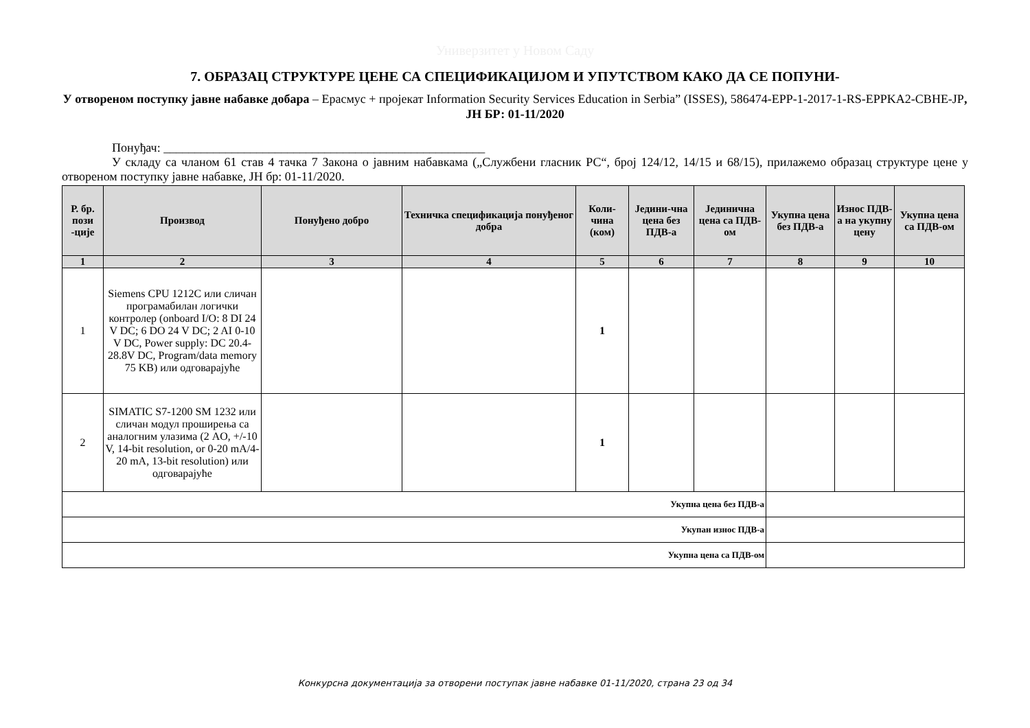Универзитет у Новом Саду
7. ОБРАЗАЦ СТРУКТУРЕ ЦЕНЕ СА СПЕЦИФИКАЦИЈОМ И УПУТСТВОМ КАКО ДА СЕ ПОПУНИ-
У отвореном поступку јавне набавке добара – Ерасмус + пројекат Information Security Services Education in Serbia” (ISSES), 586474-EPP-1-2017-1-RS-EPPKA2-CBHE-JP, ЈН БР: 01-11/2020
Понуђач: ____________________________________________________
У складу са чланом 61 став 4 тачка 7 Закона о јавним набавкама („Службени гласник РС“, број 124/12, 14/15 и 68/15), прилажемо образац структуре цене у отвореном поступку јавне набавке, ЈН бр: 01-11/2020.
| Р. бр. пози -ције | Производ | Понуђено добро | Техничка спецификација понуђеног добра | Коли-чина (ком) | Једини-чна цена без ПДВ-а | Јединична цена са ПДВ-ом | Укупна цена без ПДВ-а | Износ ПДВ-а на укупну цену | Укупна цена са ПДВ-ом |
| --- | --- | --- | --- | --- | --- | --- | --- | --- | --- |
| 1 | 2 | 3 | 4 | 5 | 6 | 7 | 8 | 9 | 10 |
| 1 | Siemens CPU 1212C или сличан програмабилан логички контролер (onboard I/O: 8 DI 24 V DC; 6 DO 24 V DC; 2 AI 0-10 V DC, Power supply: DC 20.4-28.8V DC, Program/data memory 75 KB) или одговарајуће | | | 1 | | | | | |
| 2 | SIMATIC S7-1200 SM 1232 или сличан модул проширења са аналогним улазима (2 AO, +/-10 V, 14-bit resolution, or 0-20 mA/4-20 mA, 13-bit resolution) или одговарајуће | | | 1 | | | | | |
| Укупна цена без ПДВ-а | | | | | | | | | |
| Укупан износ ПДВ-а | | | | | | | | | |
| Укупна цена са ПДВ-ом | | | | | | | | | |
Конкурсна документација за отворени поступак јавне набавке 01-11/2020, страна 23 од 34